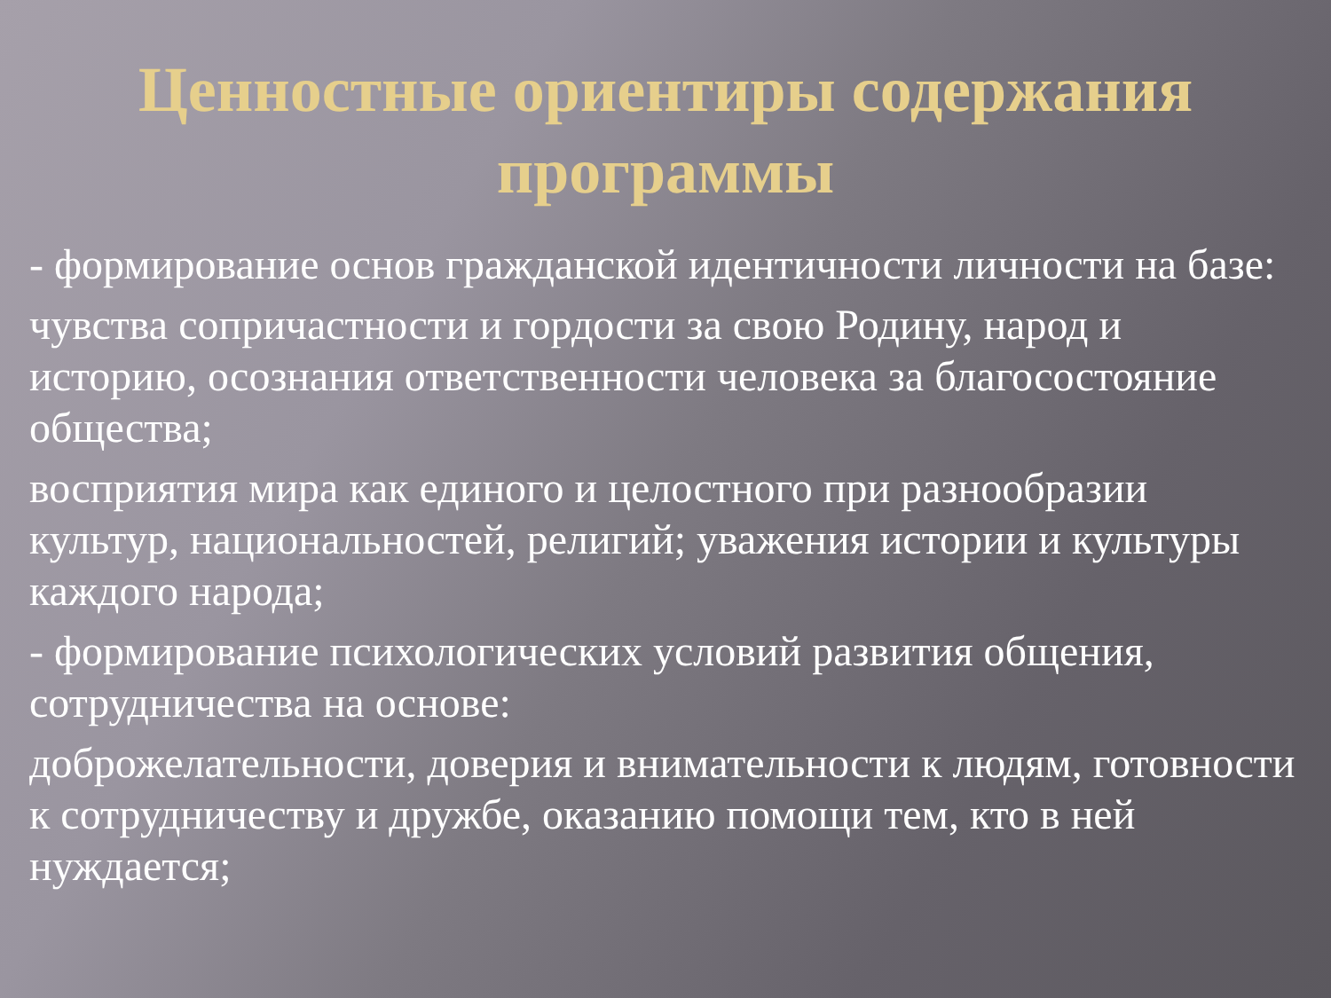Ценностные ориентиры содержания программы
- формирование основ гражданской идентичности личности на базе:
чувства сопричастности и гордости за свою Родину, народ и историю, осознания ответственности человека за благосостояние общества;
восприятия мира как единого и целостного при разнообразии культур, национальностей, религий; уважения истории и культуры каждого народа;
- формирование психологических условий развития общения, сотрудничества на основе:
доброжелательности, доверия и внимательности к людям, готовности к сотрудничеству и дружбе, оказанию помощи тем, кто в ней нуждается;